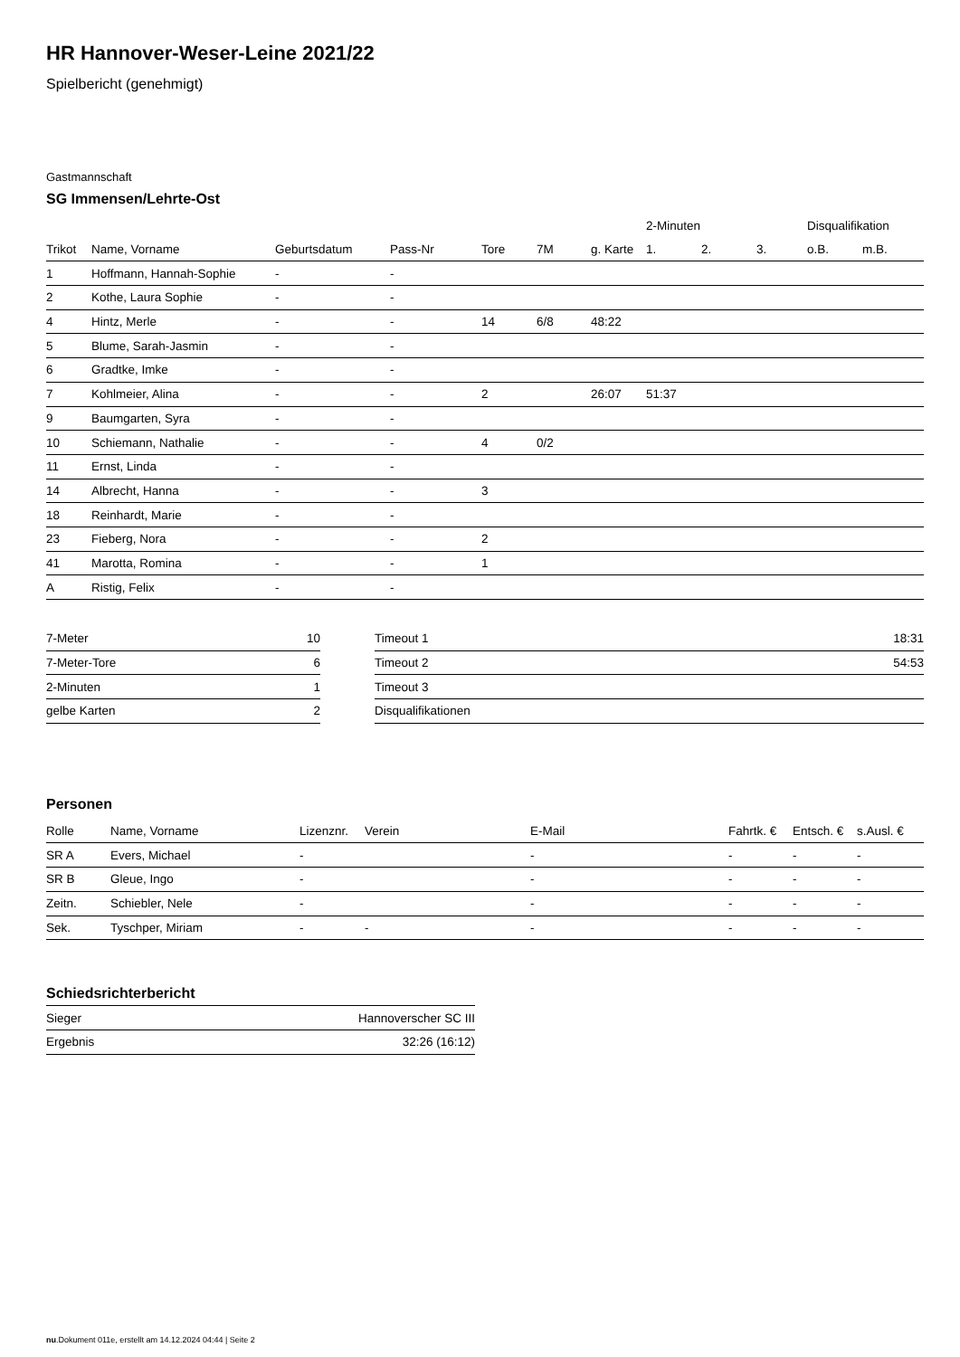HR Hannover-Weser-Leine 2021/22
Spielbericht (genehmigt)
Gastmannschaft
SG Immensen/Lehrte-Ost
| | | | | | | | 2-Minuten | | | Disqualifikation | |
| --- | --- | --- | --- | --- | --- | --- | --- | --- | --- | --- | --- |
| Trikot | Name, Vorname | Geburtsdatum | Pass-Nr | Tore | 7M | g. Karte | 1. | 2. | 3. | o.B. | m.B. |
| 1 | Hoffmann, Hannah-Sophie | - | - | | | | | | | | |
| 2 | Kothe, Laura Sophie | - | - | | | | | | | | |
| 4 | Hintz, Merle | - | - | 14 | 6/8 | 48:22 | | | | | |
| 5 | Blume, Sarah-Jasmin | - | - | | | | | | | | |
| 6 | Gradtke, Imke | - | - | | | | | | | | |
| 7 | Kohlmeier, Alina | - | - | 2 | | 26:07 | 51:37 | | | | |
| 9 | Baumgarten, Syra | - | - | | | | | | | | |
| 10 | Schiemann, Nathalie | - | - | 4 | 0/2 | | | | | | |
| 11 | Ernst, Linda | - | - | | | | | | | | |
| 14 | Albrecht, Hanna | - | - | 3 | | | | | | | |
| 18 | Reinhardt, Marie | - | - | | | | | | | | |
| 23 | Fieberg, Nora | - | - | 2 | | | | | | | |
| 41 | Marotta, Romina | - | - | 1 | | | | | | | |
| A | Ristig, Felix | - | - | | | | | | | | |
| 7-Meter | 10 |
| 7-Meter-Tore | 6 |
| 2-Minuten | 1 |
| gelbe Karten | 2 |
| Timeout 1 | 18:31 |
| Timeout 2 | 54:53 |
| Timeout 3 | |
| Disqualifikationen | |
Personen
| Rolle | Name, Vorname | Lizenznr. | Verein | E-Mail | Fahrtk. € | Entsch. € | s.Ausl. € |
| --- | --- | --- | --- | --- | --- | --- | --- |
| SR A | Evers, Michael | - | | - | - | - | - |
| SR B | Gleue, Ingo | - | | - | - | - | - |
| Zeitn. | Schiebler, Nele | - | | - | - | - | - |
| Sek. | Tyschper, Miriam | - | - | - | - | - | - |
Schiedsrichterbericht
| Sieger | Hannoverscher SC III |
| Ergebnis | 32:26 (16:12) |
nu.Dokument 011e, erstellt am 14.12.2024 04:44 | Seite 2